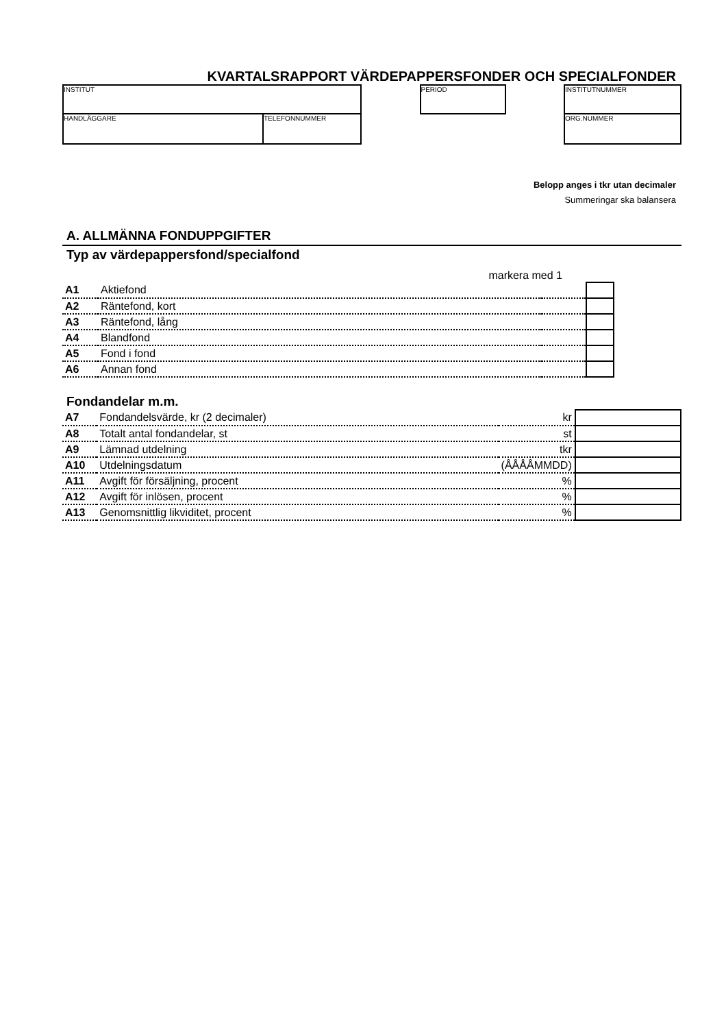KVARTALSRAPPORT VÄRDEPAPPERSFONDER OCH SPECIALFONDER
INSTITUT
HANDLÄGGARE TELEFONNUMMER
PERIOD INSTITUTNUMMER
ORG.NUMMER
Belopp anges i tkr utan decimaler
Summeringar ska balansera
A. ALLMÄNNA FONDUPPGIFTER
Typ av värdepappersfond/specialfond
markera med 1
| A1 | Aktiefond | | |
| A2 | Räntefond, kort | | |
| A3 | Räntefond, lång | | |
| A4 | Blandfond | | |
| A5 | Fond i fond | | |
| A6 | Annan fond | | |
Fondandelar m.m.
| A7 | Fondandelsvärde, kr (2 decimaler) | kr | |
| A8 | Totalt antal fondandelar, st | st | |
| A9 | Lämnad utdelning | tkr | |
| A10 | Utdelningsdatum | (ÅÅÅÅMMDD) | |
| A11 | Avgift för försäljning, procent | % | |
| A12 | Avgift för inlösen, procent | % | |
| A13 | Genomsnittlig likviditet, procent | % | |